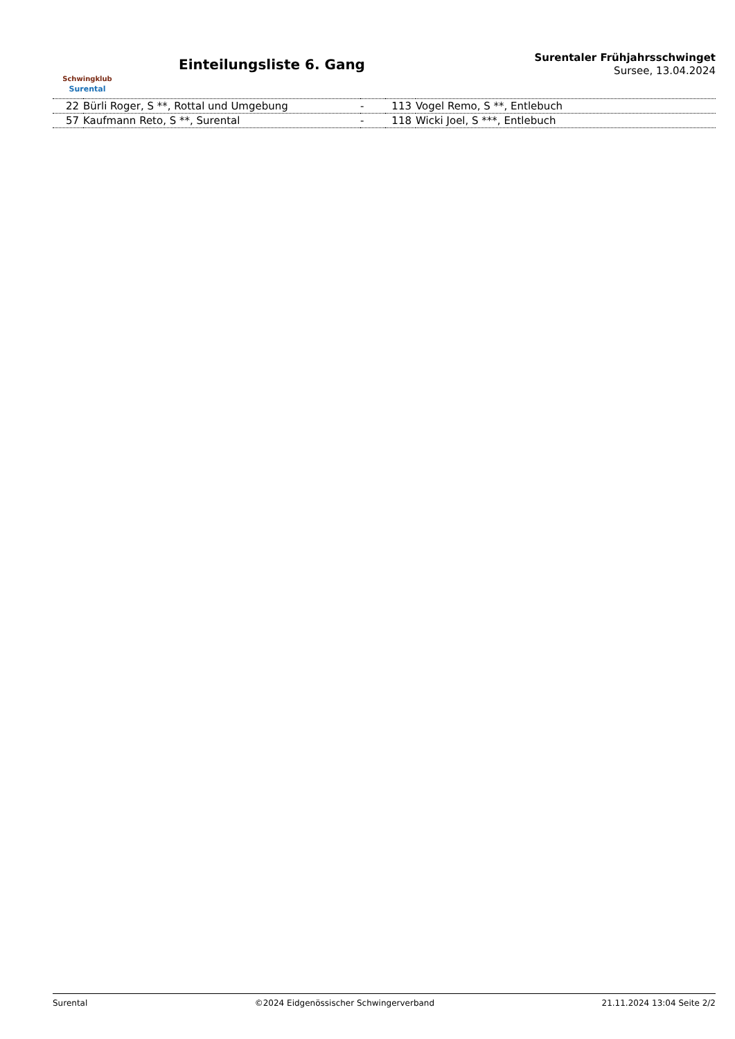Schwingklub
Surental
Einteilungsliste 6. Gang
Surentaler Frühjahrsschwinget
Sursee, 13.04.2024
| 22 | Bürli Roger, S **, Rottal und Umgebung | - | 113 | Vogel Remo, S **, Entlebuch |
| 57 | Kaufmann Reto, S **, Surental | - | 118 | Wicki Joel, S ***, Entlebuch |
Surental ©2024 Eidgenössischer Schwingerverband 21.11.2024 13:04 Seite 2/2